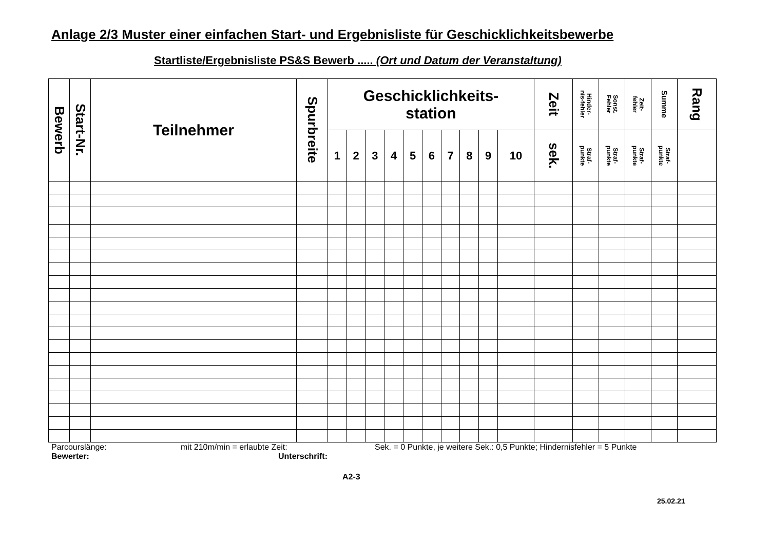Anlage 2/3 Muster einer einfachen Start- und Ergebnisliste für Geschicklichkeitsbewerbe
Startliste/Ergebnisliste PS&S Bewerb ..... (Ort und Datum der Veranstaltung)
| Bewerb | Start-Nr. | Teilnehmer | Spurbreite | Geschicklichkeits- station | | | | | | | | | | Zeit | Hinder- nis-fehler | Sonst. Fehler | Zeit- fehler | Summe | Rang |
| --- | --- | --- | --- | --- | --- | --- | --- | --- | --- | --- | --- | --- | --- | --- | --- | --- | --- | --- | --- |
| | | | | 1 | 2 | 3 | 4 | 5 | 6 | 7 | 8 | 9 | 10 | sek. | Straf- punkte | Straf- punkte | Straf- punkte | Straf- punkte | |
Parcourslänge: mit 210m/min = erlaubte Zeit: Sek. = 0 Punkte, je weitere Sek.: 0,5 Punkte; Hindernisfehler = 5 Punkte
Bewerter: Unterschrift:
A2-3
25.02.21